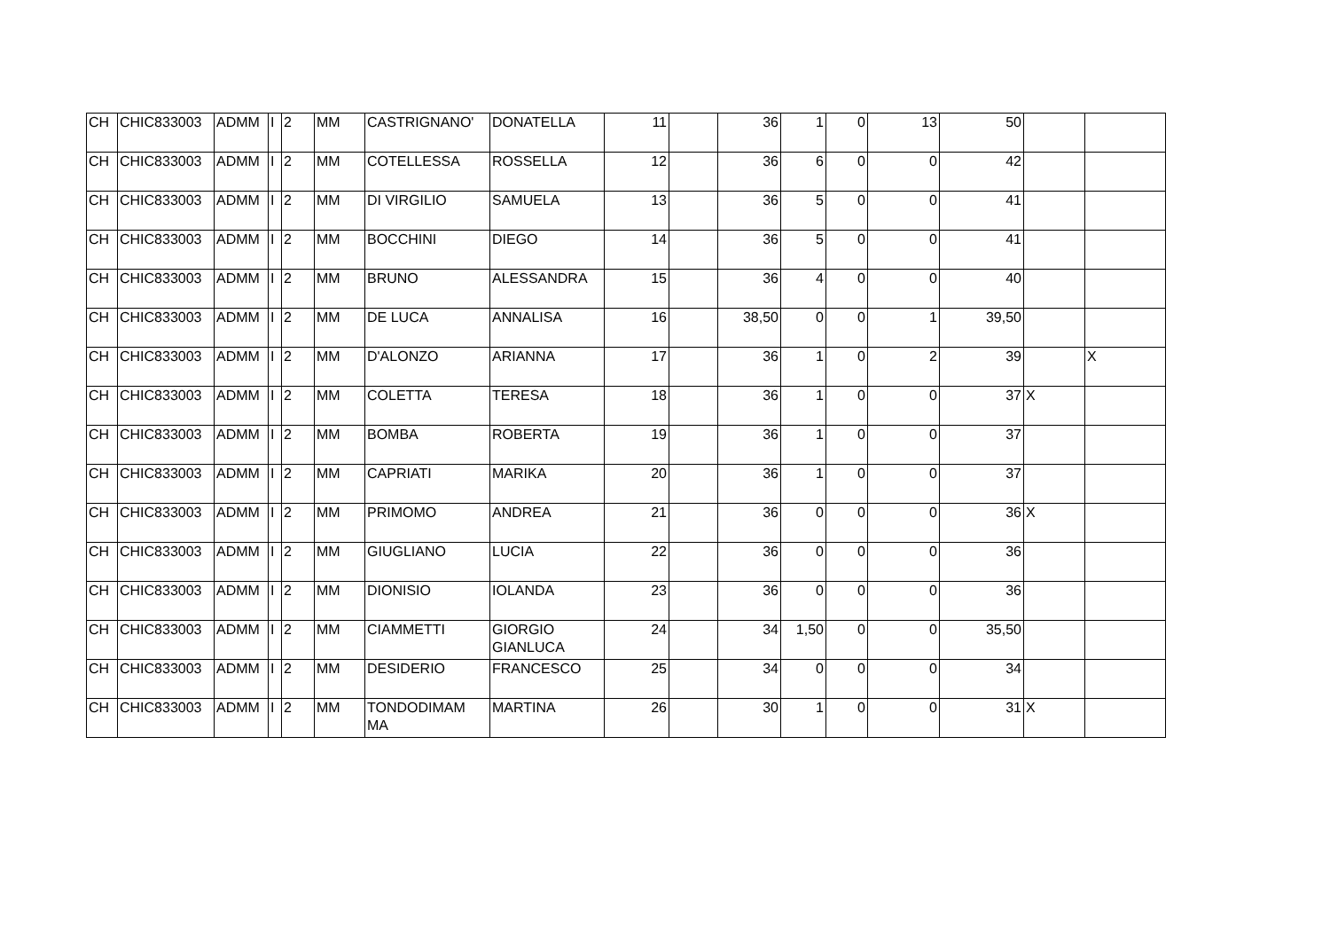| CH | CHIC833003 | ADMM | I | 2 | MM | CASTRIGNANO' | DONATELLA | 11 | | 36 | 1 | 0 | 13 | 50 | | |
| CH | CHIC833003 | ADMM | I | 2 | MM | COTELLESSA | ROSSELLA | 12 | | 36 | 6 | 0 | 0 | 42 | | |
| CH | CHIC833003 | ADMM | I | 2 | MM | DI VIRGILIO | SAMUELA | 13 | | 36 | 5 | 0 | 0 | 41 | | |
| CH | CHIC833003 | ADMM | I | 2 | MM | BOCCHINI | DIEGO | 14 | | 36 | 5 | 0 | 0 | 41 | | |
| CH | CHIC833003 | ADMM | I | 2 | MM | BRUNO | ALESSANDRA | 15 | | 36 | 4 | 0 | 0 | 40 | | |
| CH | CHIC833003 | ADMM | I | 2 | MM | DE LUCA | ANNALISA | 16 | | 38,50 | 0 | 0 | 1 | 39,50 | | |
| CH | CHIC833003 | ADMM | I | 2 | MM | D'ALONZO | ARIANNA | 17 | | 36 | 1 | 0 | 2 | 39 | | X |
| CH | CHIC833003 | ADMM | I | 2 | MM | COLETTA | TERESA | 18 | | 36 | 1 | 0 | 0 | 37 | X | |
| CH | CHIC833003 | ADMM | I | 2 | MM | BOMBA | ROBERTA | 19 | | 36 | 1 | 0 | 0 | 37 | | |
| CH | CHIC833003 | ADMM | I | 2 | MM | CAPRIATI | MARIKA | 20 | | 36 | 1 | 0 | 0 | 37 | | |
| CH | CHIC833003 | ADMM | I | 2 | MM | PRIMOMO | ANDREA | 21 | | 36 | 0 | 0 | 0 | 36 | X | |
| CH | CHIC833003 | ADMM | I | 2 | MM | GIUGLIANO | LUCIA | 22 | | 36 | 0 | 0 | 0 | 36 | | |
| CH | CHIC833003 | ADMM | I | 2 | MM | DIONISIO | IOLANDA | 23 | | 36 | 0 | 0 | 0 | 36 | | |
| CH | CHIC833003 | ADMM | I | 2 | MM | CIAMMETTI | GIORGIO GIANLUCA | 24 | | 34 | 1,50 | 0 | 0 | 35,50 | | |
| CH | CHIC833003 | ADMM | I | 2 | MM | DESIDERIO | FRANCESCO | 25 | | 34 | 0 | 0 | 0 | 34 | | |
| CH | CHIC833003 | ADMM | I | 2 | MM | TONDODIMAM MA | MARTINA | 26 | | 30 | 1 | 0 | 0 | 31 | X | |